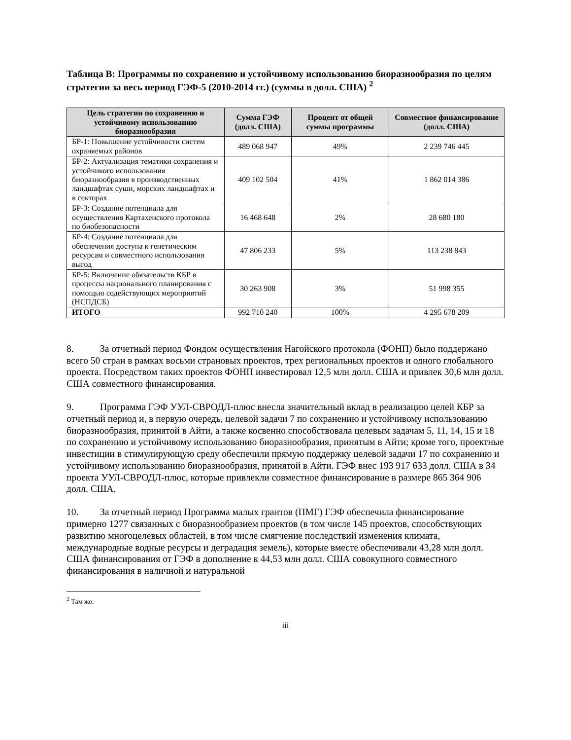Таблица B: Программы по сохранению и устойчивому использованию биоразнообразия по целям стратегии за весь период ГЭФ-5 (2010-2014 гг.) (суммы в долл. США) <sup>2</sup>
| Цель стратегии по сохранению и устойчивому использованию биоразнообразия | Сумма ГЭФ (долл. США) | Процент от общей суммы программы | Совместное финансирование (долл. США) |
| --- | --- | --- | --- |
| БР-1: Повышение устойчивости систем охраняемых районов | 489 068 947 | 49% | 2 239 746 445 |
| БР-2: Актуализация тематики сохранения и устойчивого использования биоразнообразия в производственных ландшафтах суши, морских ландшафтах и в секторах | 409 102 504 | 41% | 1 862 014 386 |
| БР-3: Создание потенциала для осуществления Картахенского протокола по биобезопасности | 16 468 648 | 2% | 28 680 180 |
| БР-4: Создание потенциала для обеспечения доступа к генетическим ресурсам и совместного использования выгод | 47 806 233 | 5% | 113 238 843 |
| БР-5: Включение обязательств КБР в процессы национального планирования с помощью содействующих мероприятий (НСПДСБ) | 30 263 908 | 3% | 51 998 355 |
| ИТОГО | 992 710 240 | 100% | 4 295 678 209 |
8. За отчетный период Фондом осуществления Нагойского протокола (ФОНП) было поддержано всего 50 стран в рамках восьми страновых проектов, трех региональных проектов и одного глобального проекта. Посредством таких проектов ФОНП инвестировал 12,5 млн долл. США и привлек 30,6 млн долл. США совместного финансирования.
9. Программа ГЭФ УУЛ-СВРОДЛ-плюс внесла значительный вклад в реализацию целей КБР за отчетный период и, в первую очередь, целевой задачи 7 по сохранению и устойчивому использованию биоразнообразия, принятой в Айти, а также косвенно способствовала целевым задачам 5, 11, 14, 15 и 18 по сохранению и устойчивому использованию биоразнообразия, принятым в Айти; кроме того, проектные инвестиции в стимулирующую среду обеспечили прямую поддержку целевой задачи 17 по сохранению и устойчивому использованию биоразнообразия, принятой в Айти. ГЭФ внес 193 917 633 долл. США в 34 проекта УУЛ-СВРОДЛ-плюс, которые привлекли совместное финансирование в размере 865 364 906 долл. США.
10. За отчетный период Программа малых грантов (ПМГ) ГЭФ обеспечила финансирование примерно 1277 связанных с биоразнообразием проектов (в том числе 145 проектов, способствующих развитию многоцелевых областей, в том числе смягчение последствий изменения климата, международные водные ресурсы и деградация земель), которые вместе обеспечивали 43,28 млн долл. США финансирования от ГЭФ в дополнение к 44,53 млн долл. США совокупного совместного финансирования в наличной и натуральной
<sup>2</sup> Там же.
iii